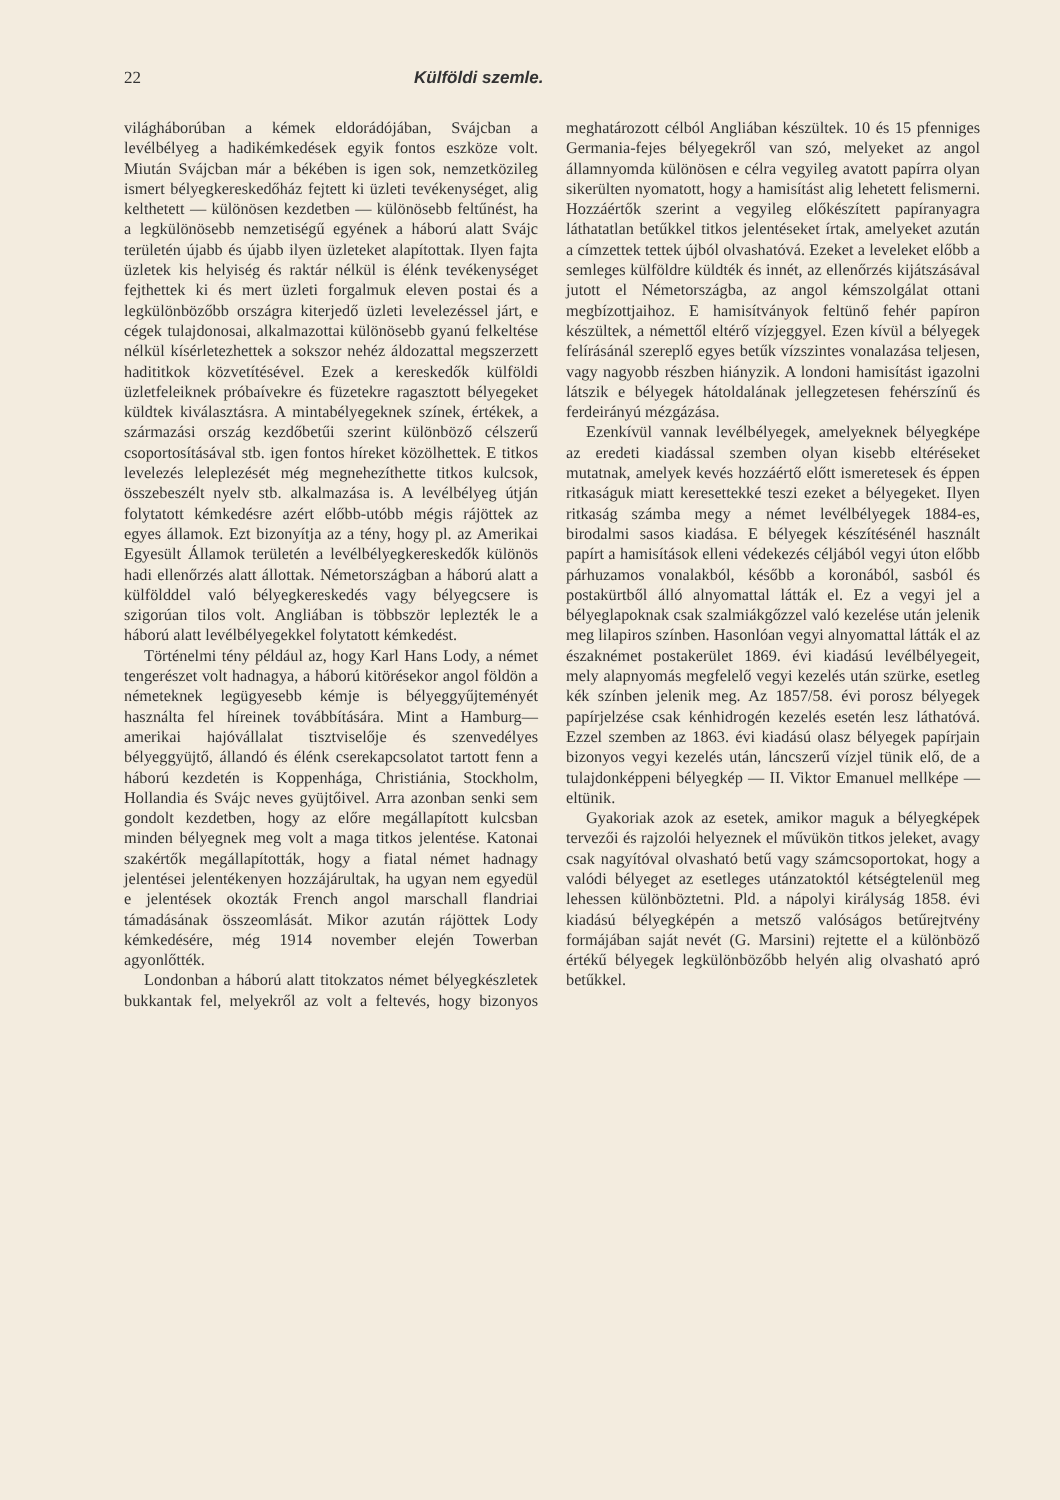22 Külföldi szemle.
világháborúban a kémek eldorádójában, Svájcban a levélbélyeg a hadikémkedések egyik fontos eszköze volt. Miután Svájcban már a békében is igen sok, nemzetközileg ismert bélyegkereskedőház fejtett ki üzleti tevékenységet, alig kelthetett — különösen kezdetben — különösebb feltűnést, ha a legkülönösebb nemzetiségű egyének a háború alatt Svájc területén újabb és újabb ilyen üzleteket alapítottak. Ilyen fajta üzletek kis helyiség és raktár nélkül is élénk tevékenységet fejthettek ki és mert üzleti forgalmuk eleven postai és a legkülönbözőbb országra kiterjedő üzleti levelezéssel járt, e cégek tulajdonosai, alkalmazottai különösebb gyanú felkeltése nélkül kísérletezhettek a sokszor nehéz áldozattal megszerzett hadititkok közvetítésével. Ezek a kereskedők külföldi üzletfeleiknek próbaívekre és füzetekre ragasztott bélyegeket küldtek kiválasztásra. A mintabélyegeknek színek, értékek, a származási ország kezdőbetűi szerint különböző célszerű csoportosításával stb. igen fontos híreket közölhettek. E titkos levelezés leleplezését még megnehezíthette titkos kulcsok, összebeszélt nyelv stb. alkalmazása is. A levélbélyeg útján folytatott kémkedésre azért előbb-utóbb mégis rájöttek az egyes államok. Ezt bizonyítja az a tény, hogy pl. az Amerikai Egyesült Államok területén a levélbélyegkereskedők különös hadi ellenőrzés alatt állottak. Németországban a háború alatt a külfölddel való bélyegkereskedés vagy bélyegcsere is szigorúan tilos volt. Angliában is többször leplezték le a háború alatt levélbélyegekkel folytatott kémkedést.
Történelmi tény például az, hogy Karl Hans Lody, a német tengerészet volt hadnagya, a háború kitörésekor angol földön a németeknek legügyesebb kémje is bélyeggyűjteményét használta fel híreinek továbbítására. Mint a Hamburg—amerikai hajóvállalat tisztviselője és szenvedélyes bélyeggyüjtő, állandó és élénk cserekapcsolatot tartott fenn a háború kezdetén is Koppenhága, Christiánia, Stockholm, Hollandia és Svájc neves gyüjtőivel. Arra azonban senki sem gondolt kezdetben, hogy az előre megállapított kulcsban minden bélyegnek meg volt a maga titkos jelentése. Katonai szakértők megállapították, hogy a fiatal német hadnagy jelentései jelentékenyen hozzájárultak, ha ugyan nem egyedül e jelentések okozták French angol marschall flandriai támadásának összeomlását. Mikor azután rájöttek Lody kémkedésére, még 1914 november elején Towerban agyonlőtték.
Londonban a háború alatt titokzatos német bélyegkészletek bukkantak fel, melyekről az volt a feltevés, hogy bizonyos meghatározott célból Angliában készültek. 10 és 15 pfenniges Germania-fejes bélyegekről van szó, melyeket az angol államnyomda különösen e célra vegyileg avatott papírra olyan sikerülten nyomatott, hogy a hamisítást alig lehetett felismerni. Hozzáértők szerint a vegyileg előkészített papíranyagra láthatatlan betűkkel titkos jelentéseket írtak, amelyeket azután a címzettek tettek újból olvashatóvá. Ezeket a leveleket előbb a semleges külföldre küldték és innét, az ellenőrzés kijátszásával jutott el Németországba, az angol kémszolgálat ottani megbízottjaihoz. E hamisítványok feltünő fehér papíron készültek, a némettől eltérő vízjeggyel. Ezen kívül a bélyegek felírásánál szereplő egyes betűk vízszintes vonalazása teljesen, vagy nagyobb részben hiányzik. A londoni hamisítást igazolni látszik e bélyegek hátoldalának jellegzetesen fehérszínű és ferdeirányú mézgázása.
Ezenkívül vannak levélbélyegek, amelyeknek bélyegképe az eredeti kiadással szemben olyan kisebb eltéréseket mutatnak, amelyek kevés hozzáértő előtt ismeretesek és éppen ritkaságuk miatt keresettekké teszi ezeket a bélyegeket. Ilyen ritkaság számba megy a német levélbélyegek 1884-es, birodalmi sasos kiadása. E bélyegek készítésénél használt papírt a hamisítások elleni védekezés céljából vegyi úton előbb párhuzamos vonalakból, később a koronából, sasból és postakürtből álló alnyomattal látták el. Ez a vegyi jel a bélyeglapoknak csak szalmiákgőzzel való kezelése után jelenik meg lilapiros színben. Hasonlóan vegyi alnyomattal látták el az északnémet postakerület 1869. évi kiadású levélbélyegeit, mely alapnyomás megfelelő vegyi kezelés után szürke, esetleg kék színben jelenik meg. Az 1857/58. évi porosz bélyegek papírjelzése csak kénhidrogén kezelés esetén lesz láthatóvá. Ezzel szemben az 1863. évi kiadású olasz bélyegek papírjain bizonyos vegyi kezelés után, láncszerű vízjel tünik elő, de a tulajdonképpeni bélyegkép — II. Viktor Emanuel mellképe — eltünik.
Gyakoriak azok az esetek, amikor maguk a bélyegképek tervezői és rajzolói helyeznek el művükön titkos jeleket, avagy csak nagyítóval olvasható betű vagy számcsoportokat, hogy a valódi bélyeget az esetleges utánzatoktól kétségtelenül meg lehessen különböztetni. Pld. a nápolyi királyság 1858. évi kiadású bélyegképén a metsző valóságos betűrejtvény formájában saját nevét (G. Marsini) rejtette el a különböző értékű bélyegek legkülönbözőbb helyén alig olvasható apró betűkkel.